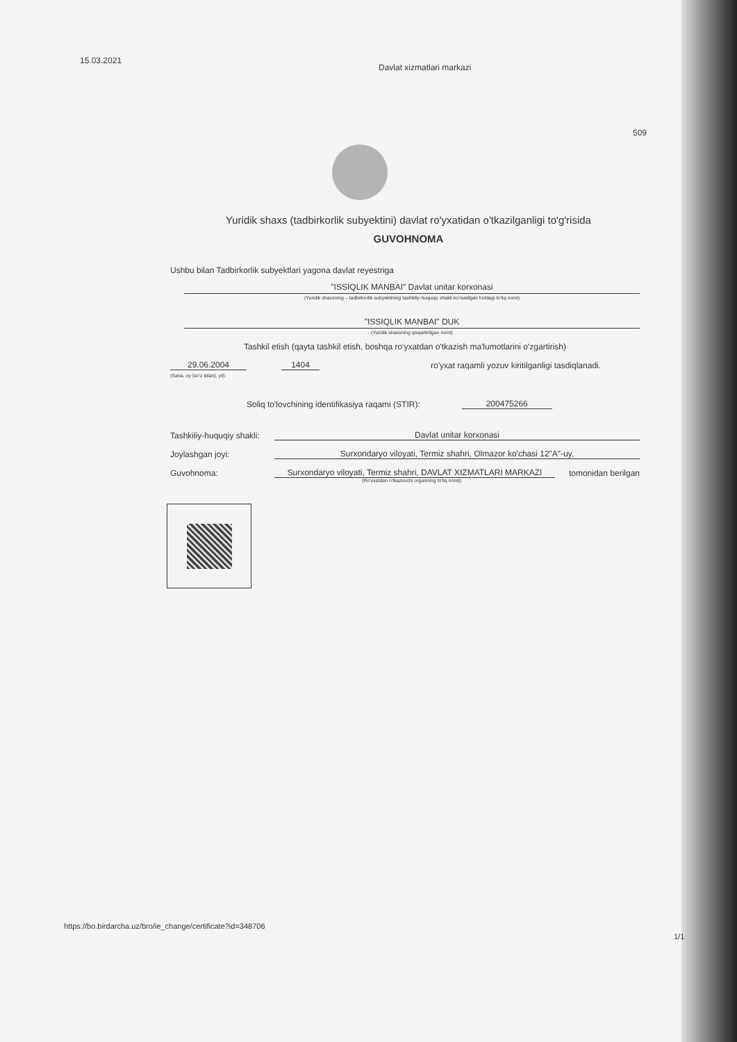15.03.2021
Davlat xizmatlari markazi
509
Yuridik shaxs (tadbirkorlik subyektini) davlat ro'yxatidan o'tkazilganligi to'g'risida
GUVOHNOMA
Ushbu bilan Tadbirkorlik subyektlari yagona davlat reyestriga
"ISSIQLIK MANBAI" Davlat unitar korxonasi
(Yuridik shaxsning – tadbirkorlik subyektining tashkiliy-huquqiy shakli ko'rsatilgan holdagi to'liq nomi)
"ISSIQLIK MANBAI" DUK
(Yuridik shaxsning qisqartirilgan nomi)
Tashkil etish (qayta tashkil etish, boshqa ro'yxatdan o'tkazish ma'lumotlarini o'zgartirish)
29.06.2004 1404 ro'yxat raqamli yozuv kiritilganligi tasdiqlanadi.
(Sana, oy (so'z bilan), yil):
Soliq to'lovchining identifikasiya raqami (STIR): 200475266
Tashkiliy-huquqiy shakli: Davlat unitar korxonasi
Joylashgan joyi: Surxondaryo viloyati, Termiz shahri, Olmazor ko'chasi 12"A"-uy,
Guvohnoma: Surxondaryo viloyati, Termiz shahri, DAVLAT XIZMATLARI MARKAZI tomonidan berilgan
(Ro'yxatdan o'tkazuvchi organning to'liq nomi):
https://bo.birdarcha.uz/bro/ie_change/certificate?id=348706
1/1